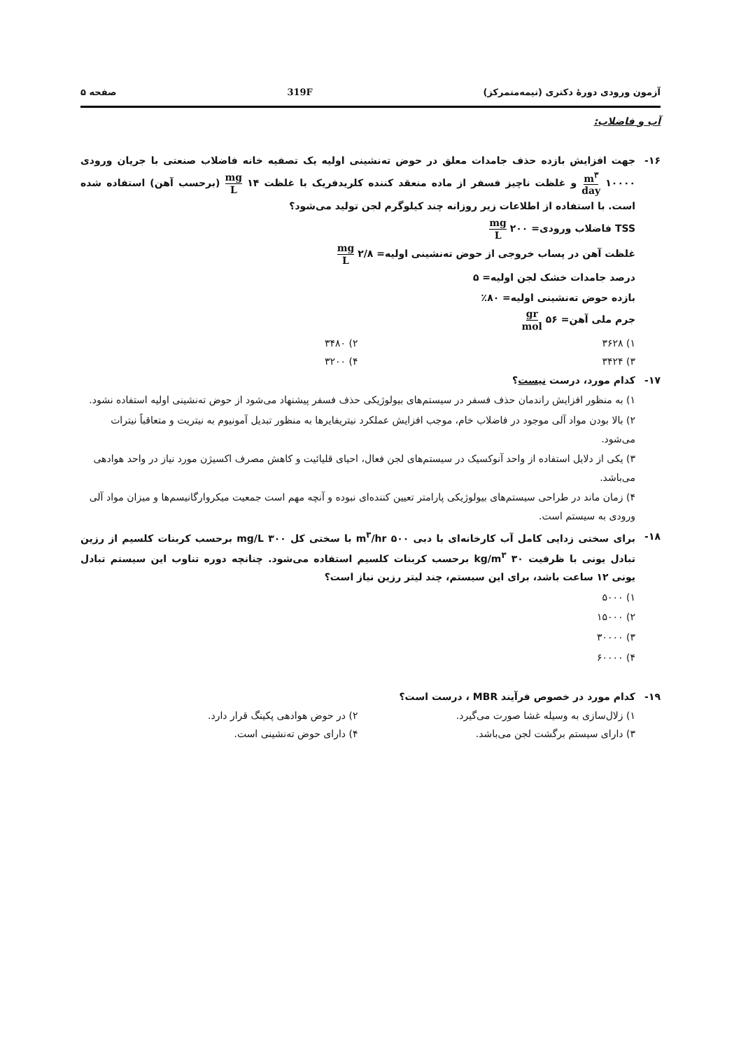آزمون ورودی دورهٔ دکتری (نیمه‌متمرکز) 319F صفحه ۵
آب و فاضلاب:
۱۶- جهت افزایش بازده حذف جامدات معلق در حوض ته‌نشینی اولیه یک تصفیه خانه فاضلاب صنعتی با جریان ورودی ۱۰۰۰۰ m<sup>۳</sup> day و غلظت ناچیز فسفر از ماده منعقد کننده کلریدفریک با غلظت ۱۴ mg L (برحسب آهن) استفاده شده است. با استفاده از اطلاعات زیر روزانه چند کیلوگرم لجن تولید می‌شود؟
TSS فاضلاب ورودی= ۲۰۰ mg L
غلظت آهن در پساب خروجی از حوض ته‌نشینی اولیه= ۲/۸ mg L
درصد جامدات خشک لجن اولیه= ۵
بازده حوض ته‌نشینی اولیه= ۸۰٪
جرم ملی آهن= ۵۶ gr mol
۱) ۳۶۲۸ ۲) ۳۴۸۰ ۳) ۳۴۲۴ ۴) ۳۲۰۰
۱۷- کدام مورد، درست نیست؟
۱) به منظور افزایش راندمان حذف فسفر در سیستم‌های بیولوژیکی حذف فسفر پیشنهاد می‌شود از حوض ته‌نشینی اولیه استفاده نشود.
۲) بالا بودن مواد آلی موجود در فاضلاب خام، موجب افزایش عملکرد نیتریفایرها به منظور تبدیل آمونیوم به نیتریت و متعاقباً نیترات می‌شود.
۳) یکی از دلایل استفاده از واحد آنوکسیک در سیستم‌های لجن فعال، احیای قلیائیت و کاهش مصرف اکسیژن مورد نیاز در واحد هوادهی می‌باشد.
۴) زمان ماند در طراحی سیستم‌های بیولوژیکی پارامتر تعیین کننده‌ای نبوده و آنچه مهم است جمعیت میکروارگانیسم‌ها و میزان مواد آلی ورودی به سیستم است.
۱۸- برای سختی زدایی کامل آب کارخانه‌ای با دبی ۵۰۰ m<sup>۳</sup>/hr با سختی کل ۳۰۰ mg/L برحسب کربنات کلسیم از رزین تبادل یونی با ظرفیت ۳۰ kg/m<sup>۳</sup> برحسب کربنات کلسیم استفاده می‌شود. چنانچه دوره تناوب این سیستم تبادل یونی ۱۲ ساعت باشد، برای این سیستم، چند لیتر رزین نیاز است؟
۱) ۵۰۰۰
۲) ۱۵۰۰۰
۳) ۳۰۰۰۰
۴) ۶۰۰۰۰
۱۹- کدام مورد در خصوص فرآیند MBR ، درست است؟
۱) زلال‌سازی به وسیله غشا صورت می‌گیرد. ۲) در حوض هوادهی پکینگ قرار دارد. ۳) دارای سیستم برگشت لجن می‌باشد. ۴) دارای حوض ته‌نشینی است.